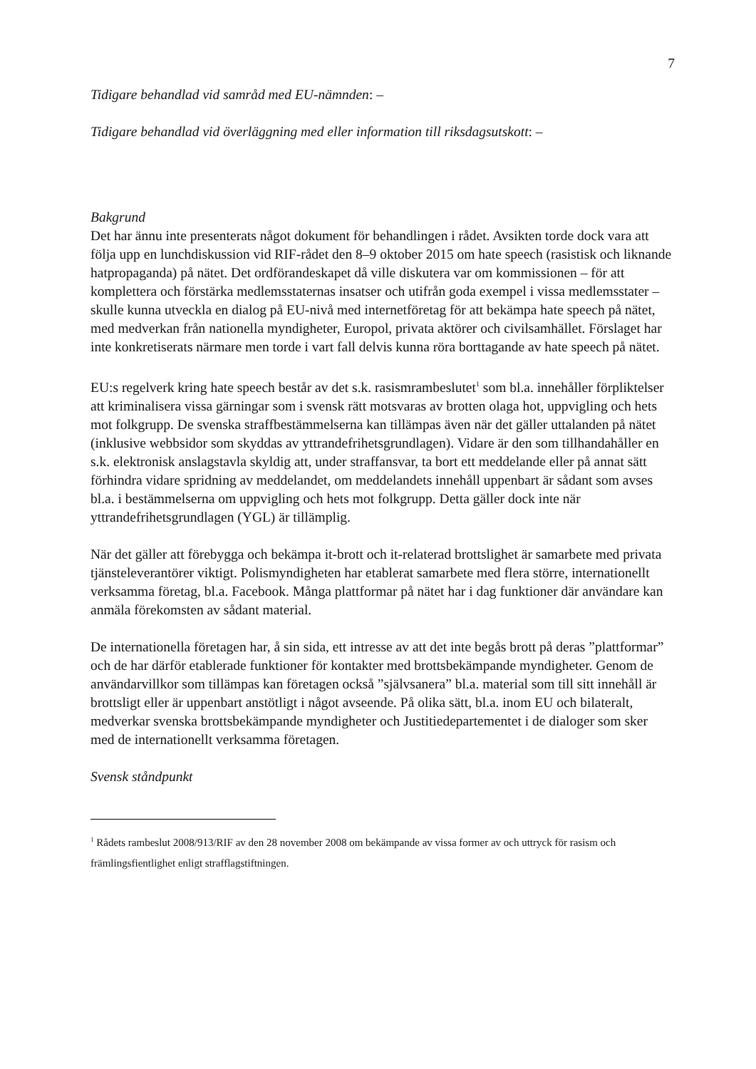7
Tidigare behandlad vid samråd med EU-nämnden: –
Tidigare behandlad vid överläggning med eller information till riksdagsutskott: –
Bakgrund
Det har ännu inte presenterats något dokument för behandlingen i rådet. Avsikten torde dock vara att följa upp en lunchdiskussion vid RIF-rådet den 8–9 oktober 2015 om hate speech (rasistisk och liknande hatpropaganda) på nätet. Det ordförandeskapet då ville diskutera var om kommissionen – för att komplettera och förstärka medlemsstaternas insatser och utifrån goda exempel i vissa medlemsstater – skulle kunna utveckla en dialog på EU-nivå med internetföretag för att bekämpa hate speech på nätet, med medverkan från nationella myndigheter, Europol, privata aktörer och civilsamhället. Förslaget har inte konkretiserats närmare men torde i vart fall delvis kunna röra borttagande av hate speech på nätet.
EU:s regelverk kring hate speech består av det s.k. rasismrambeslutet<sup>1</sup> som bl.a. innehåller förpliktelser att kriminalisera vissa gärningar som i svensk rätt motsvaras av brotten olaga hot, uppvigling och hets mot folkgrupp. De svenska straffbestämmelserna kan tillämpas även när det gäller uttalanden på nätet (inklusive webbsidor som skyddas av yttrandefrihetsgrundlagen). Vidare är den som tillhandahåller en s.k. elektronisk anslagstavla skyldig att, under straffansvar, ta bort ett meddelande eller på annat sätt förhindra vidare spridning av meddelandet, om meddelandets innehåll uppenbart är sådant som avses bl.a. i bestämmelserna om uppvigling och hets mot folkgrupp. Detta gäller dock inte när yttrandefrihetsgrundlagen (YGL) är tillämplig.
När det gäller att förebygga och bekämpa it-brott och it-relaterad brottslighet är samarbete med privata tjänsteleverantörer viktigt. Polismyndigheten har etablerat samarbete med flera större, internationellt verksamma företag, bl.a. Facebook. Många plattformar på nätet har i dag funktioner där användare kan anmäla förekomsten av sådant material.
De internationella företagen har, å sin sida, ett intresse av att det inte begås brott på deras ”plattformar” och de har därför etablerade funktioner för kontakter med brottsbekämpande myndigheter. Genom de användarvillkor som tillämpas kan företagen också ”självsanera” bl.a. material som till sitt innehåll är brottsligt eller är uppenbart anstötligt i något avseende. På olika sätt, bl.a. inom EU och bilateralt, medverkar svenska brottsbekämpande myndigheter och Justitiedepartementet i de dialoger som sker med de internationellt verksamma företagen.
Svensk ståndpunkt
<sup>1</sup> Rådets rambeslut 2008/913/RIF av den 28 november 2008 om bekämpande av vissa former av och uttryck för rasism och främlingsfientlighet enligt strafflagstiftningen.